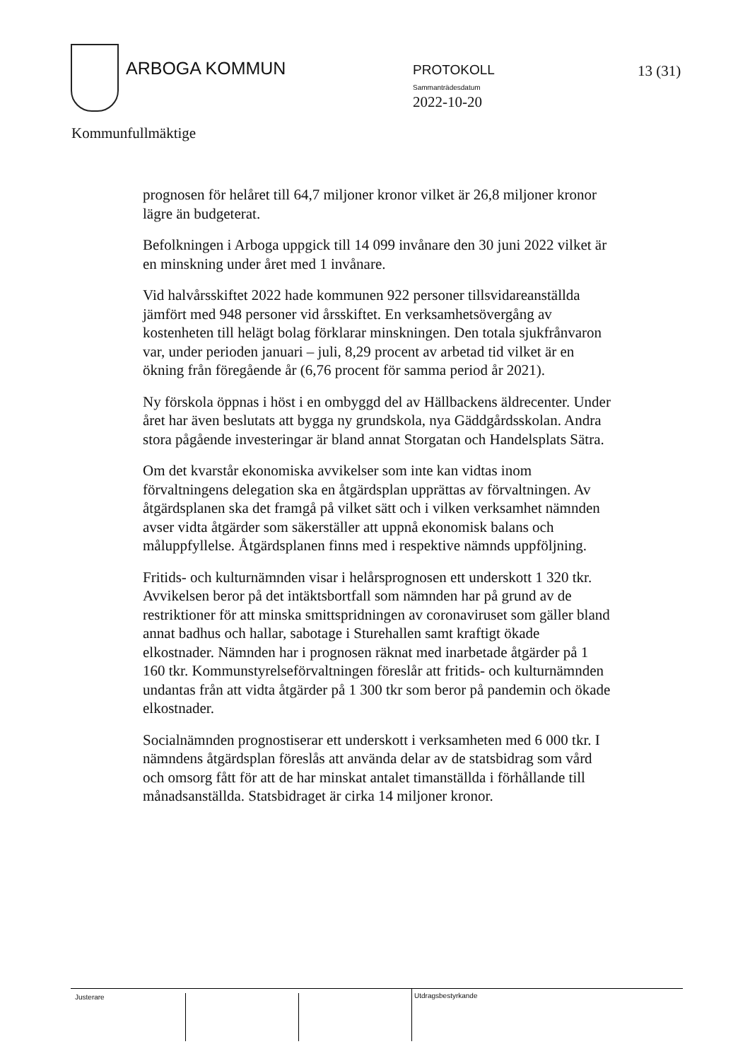ARBOGA KOMMUN PROTOKOLL
Sammanträdesdatum
2022-10-20
13 (31)
Kommunfullmäktige
prognosen för helåret till 64,7 miljoner kronor vilket är 26,8 miljoner kronor lägre än budgeterat.
Befolkningen i Arboga uppgick till 14 099 invånare den 30 juni 2022 vilket är en minskning under året med 1 invånare.
Vid halvårsskiftet 2022 hade kommunen 922 personer tillsvidareanställda jämfört med 948 personer vid årsskiftet. En verksamhetsövergång av kostenheten till helägt bolag förklarar minskningen. Den totala sjukfrånvaron var, under perioden januari – juli, 8,29 procent av arbetad tid vilket är en ökning från föregående år (6,76 procent för samma period år 2021).
Ny förskola öppnas i höst i en ombyggd del av Hällbackens äldrecenter. Under året har även beslutats att bygga ny grundskola, nya Gäddgårdsskolan. Andra stora pågående investeringar är bland annat Storgatan och Handelsplats Sätra.
Om det kvarstår ekonomiska avvikelser som inte kan vidtas inom förvaltningens delegation ska en åtgärdsplan upprättas av förvaltningen. Av åtgärdsplanen ska det framgå på vilket sätt och i vilken verksamhet nämnden avser vidta åtgärder som säkerställer att uppnå ekonomisk balans och måluppfyllelse. Åtgärdsplanen finns med i respektive nämnds uppföljning.
Fritids- och kulturnämnden visar i helårsprognosen ett underskott 1 320 tkr. Avvikelsen beror på det intäktsbortfall som nämnden har på grund av de restriktioner för att minska smittspridningen av coronaviruset som gäller bland annat badhus och hallar, sabotage i Sturehallen samt kraftigt ökade elkostnader. Nämnden har i prognosen räknat med inarbetade åtgärder på 1 160 tkr. Kommunstyrelseförvaltningen föreslår att fritids- och kulturnämnden undantas från att vidta åtgärder på 1 300 tkr som beror på pandemin och ökade elkostnader.
Socialnämnden prognostiserar ett underskott i verksamheten med 6 000 tkr. I nämndens åtgärdsplan föreslås att använda delar av de statsbidrag som vård och omsorg fått för att de har minskat antalet timanställda i förhållande till månadsanställda. Statsbidraget är cirka 14 miljoner kronor.
Justerare Utdragsbestyrkande